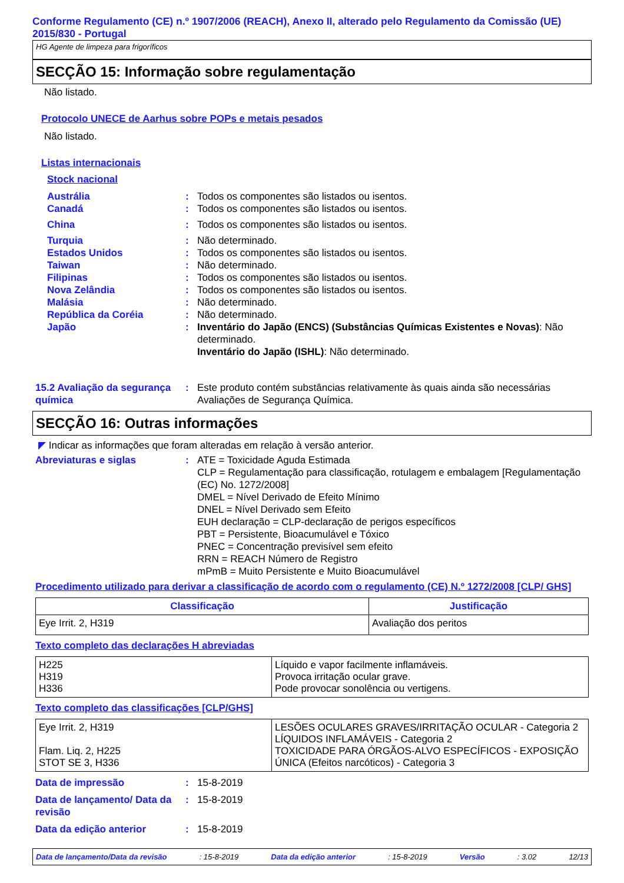Conforme Regulamento (CE) n.º 1907/2006 (REACH), Anexo II, alterado pelo Regulamento da Comissão (UE) 2015/830 - Portugal
HG Agente de limpeza para frigoríficos
SECÇÃO 15: Informação sobre regulamentação
Não listado.
Protocolo UNECE de Aarhus sobre POPs e metais pesados
Não listado.
Listas internacionais
Stock nacional
Austrália : Todos os componentes são listados ou isentos.
Canadá : Todos os componentes são listados ou isentos.
China : Todos os componentes são listados ou isentos.
Turquia : Não determinado.
Estados Unidos : Todos os componentes são listados ou isentos.
Taiwan : Não determinado.
Filipinas : Todos os componentes são listados ou isentos.
Nova Zelândia : Todos os componentes são listados ou isentos.
Malásia : Não determinado.
República da Coréia : Não determinado.
Japão : Inventário do Japão (ENCS) (Substâncias Químicas Existentes e Novas): Não determinado.
Inventário do Japão (ISHL): Não determinado.
15.2 Avaliação da segurança química
: Este produto contém substâncias relativamente às quais ainda são necessárias Avaliações de Segurança Química.
SECÇÃO 16: Outras informações
◤ Indicar as informações que foram alteradas em relação à versão anterior.
Abreviaturas e siglas : ATE = Toxicidade Aguda Estimada
CLP = Regulamentação para classificação, rotulagem e embalagem [Regulamentação (EC) No. 1272/2008]
DMEL = Nível Derivado de Efeito Mínimo
DNEL = Nível Derivado sem Efeito
EUH declaração = CLP-declaração de perigos específicos
PBT = Persistente, Bioacumulável e Tóxico
PNEC = Concentração previsível sem efeito
RRN = REACH Número de Registro
mPmB = Muito Persistente e Muito Bioacumulável
Procedimento utilizado para derivar a classificação de acordo com o regulamento (CE) N.º 1272/2008 [CLP/ GHS]
| Classificação | Justificação |
| --- | --- |
| Eye Irrit. 2, H319 | Avaliação dos peritos |
Texto completo das declarações H abreviadas
| H225 H319 H336 | Líquido e vapor facilmente inflamáveis. Provoca irritação ocular grave. Pode provocar sonolência ou vertigens. |
Texto completo das classificações [CLP/GHS]
| Eye Irrit. 2, H319 Flam. Liq. 2, H225 STOT SE 3, H336 | LESÕES OCULARES GRAVES/IRRITAÇÃO OCULAR - Categoria 2 LÍQUIDOS INFLAMÁVEIS - Categoria 2 TOXICIDADE PARA ÓRGÃOS-ALVO ESPECÍFICOS - EXPOSIÇÃO ÚNICA (Efeitos narcóticos) - Categoria 3 |
Data de impressão : 15-8-2019
Data de lançamento/ Data da revisão
: 15-8-2019
Data da edição anterior : 15-8-2019
Data de lançamento/Data da revisão : 15-8-2019 Data da edição anterior : 15-8-2019 Versão : 3.02 12/13